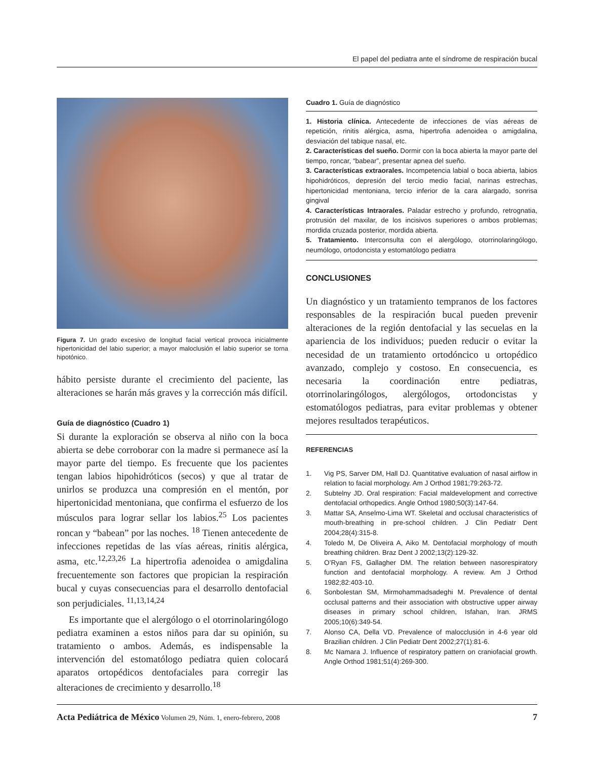El papel del pediatra ante el síndrome de respiración bucal
Figura 7. Un grado excesivo de longitud facial vertical provoca inicialmente hipertonicidad del labio superior; a mayor maloclusión el labio superior se torna hipotónico.
hábito persiste durante el crecimiento del paciente, las alteraciones se harán más graves y la corrección más difícil.
Guía de diagnóstico (Cuadro 1)
Si durante la exploración se observa al niño con la boca abierta se debe corroborar con la madre si permanece así la mayor parte del tiempo. Es frecuente que los pacientes tengan labios hipohidróticos (secos) y que al tratar de unirlos se produzca una compresión en el mentón, por hipertonicidad mentoniana, que confirma el esfuerzo de los músculos para lograr sellar los labios.<sup>25</sup> Los pacientes roncan y “babean” por las noches. <sup>18</sup> Tienen antecedente de infecciones repetidas de las vías aéreas, rinitis alérgica, asma, etc.<sup>12,23,26</sup> La hipertrofia adenoidea o amigdalina frecuentemente son factores que propician la respiración bucal y cuyas consecuencias para el desarrollo dentofacial son perjudiciales. <sup>11,13,14,24</sup>
Es importante que el alergólogo o el otorrinolaringólogo pediatra examinen a estos niños para dar su opinión, su tratamiento o ambos. Además, es indispensable la intervención del estomatólogo pediatra quien colocará aparatos ortopédicos dentofaciales para corregir las alteraciones de crecimiento y desarrollo.<sup>18</sup>
Cuadro 1. Guía de diagnóstico
1. Historia clínica. Antecedente de infecciones de vías aéreas de repetición, rinitis alérgica, asma, hipertrofia adenoidea o amigdalina, desviación del tabique nasal, etc.
2. Características del sueño. Dormir con la boca abierta la mayor parte del tiempo, roncar, “babear”, presentar apnea del sueño.
3. Características extraorales. Incompetencia labial o boca abierta, labios hipohidróticos, depresión del tercio medio facial, narinas estrechas, hipertonicidad mentoniana, tercio inferior de la cara alargado, sonrisa gingival
4. Características Intraorales. Paladar estrecho y profundo, retrognatia, protrusión del maxilar, de los incisivos superiores o ambos problemas; mordida cruzada posterior, mordida abierta.
5. Tratamiento. Interconsulta con el alergólogo, otorrinolaringólogo, neumólogo, ortodoncista y estomatólogo pediatra
CONCLUSIONES
Un diagnóstico y un tratamiento tempranos de los factores responsables de la respiración bucal pueden prevenir alteraciones de la región dentofacial y las secuelas en la apariencia de los individuos; pueden reducir o evitar la necesidad de un tratamiento ortodóncico u ortopédico avanzado, complejo y costoso. En consecuencia, es necesaria la coordinación entre pediatras, otorrinolaringólogos, alergólogos, ortodoncistas y estomatólogos pediatras, para evitar problemas y obtener mejores resultados terapéuticos.
REFERENCIAS
1. Vig PS, Sarver DM, Hall DJ. Quantitative evaluation of nasal airflow in relation to facial morphology. Am J Orthod 1981;79:263-72.
2. Subtelny JD. Oral respiration: Facial maldevelopment and corrective dentofacial orthopedics. Angle Orthod 1980;50(3):147-64.
3. Mattar SA, Anselmo-Lima WT. Skeletal and occlusal characteristics of mouth-breathing in pre-school children. J Clin Pediatr Dent 2004;28(4):315-8.
4. Toledo M, De Oliveira A, Aiko M. Dentofacial morphology of mouth breathing children. Braz Dent J 2002;13(2):129-32.
5. O’Ryan FS, Gallagher DM. The relation between nasorespiratory function and dentofacial morphology. A review. Am J Orthod 1982;82:403-10.
6. Sonbolestan SM, Mirmohammadsadeghi M. Prevalence of dental occlusal patterns and their association with obstructive upper airway diseases in primary school children, Isfahan, Iran. JRMS 2005;10(6):349-54.
7. Alonso CA, Della VD. Prevalence of malocclusión in 4-6 year old Brazilian children. J Clin Pediatr Dent 2002;27(1):81-6.
8. Mc Namara J. Influence of respiratory pattern on craniofacial growth. Angle Orthod 1981;51(4):269-300.
Acta Pediátrica de México Volumen 29, Núm. 1, enero-febrero, 2008
7